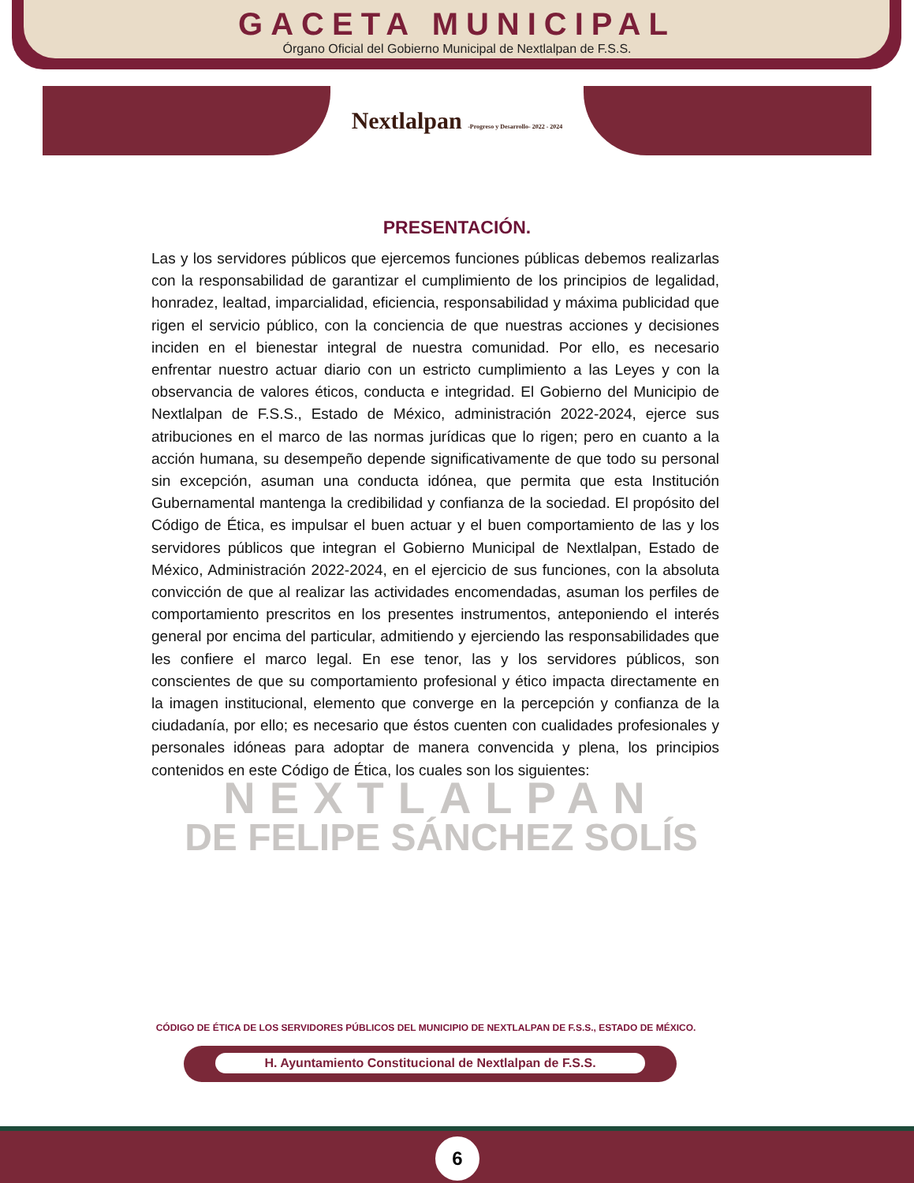GACETA MUNICIPAL
Órgano Oficial del Gobierno Municipal de Nextlalpan de F.S.S.
Nextlalpan -Progreso y Desarrollo- 2022 - 2024
PRESENTACIÓN.
Las y los servidores públicos que ejercemos funciones públicas debemos realizarlas con la responsabilidad de garantizar el cumplimiento de los principios de legalidad, honradez, lealtad, imparcialidad, eficiencia, responsabilidad y máxima publicidad que rigen el servicio público, con la conciencia de que nuestras acciones y decisiones inciden en el bienestar integral de nuestra comunidad. Por ello, es necesario enfrentar nuestro actuar diario con un estricto cumplimiento a las Leyes y con la observancia de valores éticos, conducta e integridad. El Gobierno del Municipio de Nextlalpan de F.S.S., Estado de México, administración 2022-2024, ejerce sus atribuciones en el marco de las normas jurídicas que lo rigen; pero en cuanto a la acción humana, su desempeño depende significativamente de que todo su personal sin excepción, asuman una conducta idónea, que permita que esta Institución Gubernamental mantenga la credibilidad y confianza de la sociedad. El propósito del Código de Ética, es impulsar el buen actuar y el buen comportamiento de las y los servidores públicos que integran el Gobierno Municipal de Nextlalpan, Estado de México, Administración 2022-2024, en el ejercicio de sus funciones, con la absoluta convicción de que al realizar las actividades encomendadas, asuman los perfiles de comportamiento prescritos en los presentes instrumentos, anteponiendo el interés general por encima del particular, admitiendo y ejerciendo las responsabilidades que les confiere el marco legal. En ese tenor, las y los servidores públicos, son conscientes de que su comportamiento profesional y ético impacta directamente en la imagen institucional, elemento que converge en la percepción y confianza de la ciudadanía, por ello; es necesario que éstos cuenten con cualidades profesionales y personales idóneas para adoptar de manera convencida y plena, los principios contenidos en este Código de Ética, los cuales son los siguientes:
NEXTLALPAN
DE FELIPE SÁNCHEZ SOLÍS
CÓDIGO DE ÉTICA DE LOS SERVIDORES PÚBLICOS DEL MUNICIPIO DE NEXTLALPAN DE F.S.S., ESTADO DE MÉXICO.
H. Ayuntamiento Constitucional de Nextlalpan de F.S.S.
6